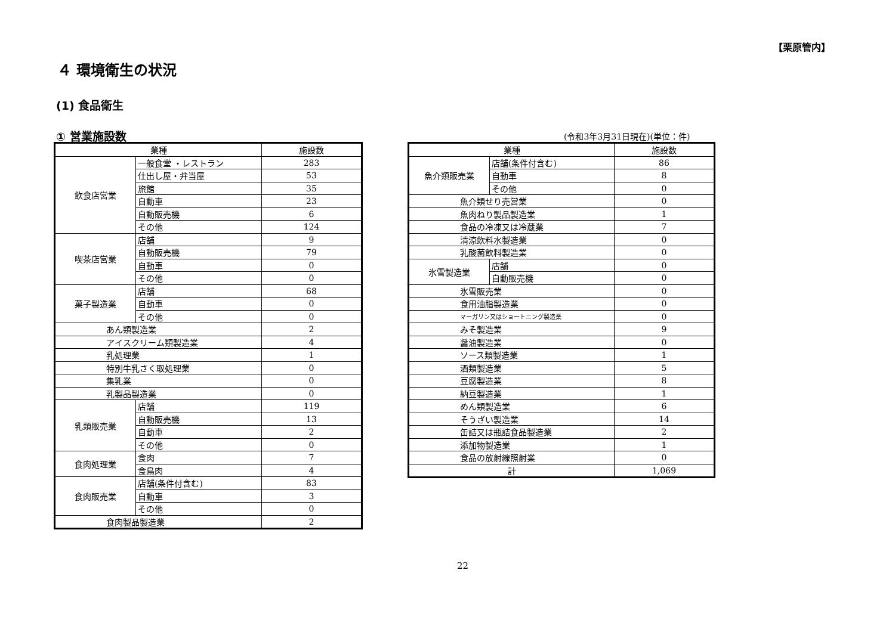【栗原管内】
４ 環境衛生の状況
(1) 食品衛生
① 営業施設数 (令和3年3月31日現在)(単位：件)
| 業種 | | 施設数 |
| --- | --- | --- |
| 飲食店営業 | 一般食堂 ・レストラン | 283 |
| | 仕出し屋・弁当屋 | 53 |
| | 旅館 | 35 |
| | 自動車 | 23 |
| | 自動販売機 | 6 |
| | その他 | 124 |
| 喫茶店営業 | 店舗 | 9 |
| | 自動販売機 | 79 |
| | 自動車 | 0 |
| | その他 | 0 |
| 菓子製造業 | 店舗 | 68 |
| | 自動車 | 0 |
| | その他 | 0 |
| あん類製造業 | | 2 |
| アイスクリーム類製造業 | | 4 |
| 乳処理業 | | 1 |
| 特別牛乳さく取処理業 | | 0 |
| 集乳業 | | 0 |
| 乳製品製造業 | | 0 |
| 乳類販売業 | 店舗 | 119 |
| | 自動販売機 | 13 |
| | 自動車 | 2 |
| | その他 | 0 |
| 食肉処理業 | 食肉 | 7 |
| | 食鳥肉 | 4 |
| 食肉販売業 | 店舗(条件付含む) | 83 |
| | 自動車 | 3 |
| | その他 | 0 |
| 食肉製品製造業 | | 2 |
| 業種 | | 施設数 |
| --- | --- | --- |
| 魚介類販売業 | 店舗(条件付含む) | 86 |
| | 自動車 | 8 |
| | その他 | 0 |
| 魚介類せり売営業 | | 0 |
| 魚肉ねり製品製造業 | | 1 |
| 食品の冷凍又は冷蔵業 | | 7 |
| 清涼飲料水製造業 | | 0 |
| 乳酸菌飲料製造業 | | 0 |
| 氷雪製造業 | 店舗 | 0 |
| | 自動販売機 | 0 |
| 氷雪販売業 | | 0 |
| 食用油脂製造業 | | 0 |
| マーガリン又はショートニング製造業 | | 0 |
| みそ製造業 | | 9 |
| 醤油製造業 | | 0 |
| ソース類製造業 | | 1 |
| 酒類製造業 | | 5 |
| 豆腐製造業 | | 8 |
| 納豆製造業 | | 1 |
| めん類製造業 | | 6 |
| そうざい製造業 | | 14 |
| 缶詰又は瓶詰食品製造業 | | 2 |
| 添加物製造業 | | 1 |
| 食品の放射線照射業 | | 0 |
| 計 | | 1,069 |
22